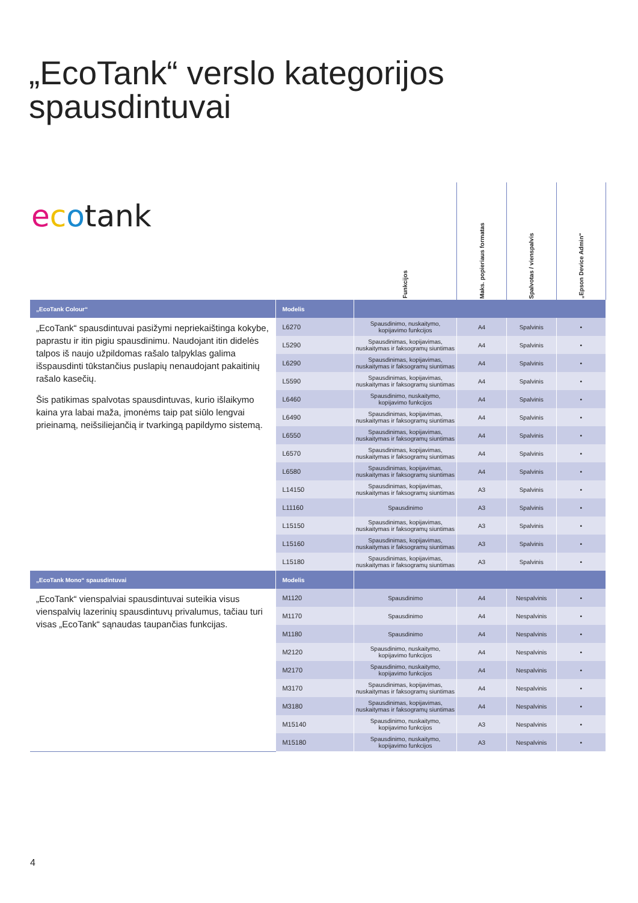„EcoTank“ verslo kategorijos
spausdintuvai
ecotank
| | | Funkcijos | Maks. popieriaus formatas | Spalvotas / vienspalvis | „Epson Device Admin“ |
| --- | --- | --- | --- | --- | --- |
| „EcoTank Colour“ | Modelis | | | | |
| „EcoTank“ spausdintuvai pasižymi nepriekaištinga kokybe, paprastu ir itin pigiu spausdinimu. Naudojant itin didelės talpos iš naujo užpildomas rašalo talpyklas galima išspausdinti tūkstančius puslapių nenaudojant pakaitinių rašalo kasečių. Šis patikimas spalvotas spausdintuvas, kurio išlaikymo kaina yra labai maža, įmonėms taip pat siūlo lengvai prieinamą, neišsiliejančią ir tvarkingą papildymo sistemą. | L6270 | Spausdinimo, nuskaitymo, kopijavimo funkcijos | A4 | Spalvinis | • |
| | L5290 | Spausdinimas, kopijavimas, nuskaitymas ir faksogramų siuntimas | A4 | Spalvinis | • |
| | L6290 | Spausdinimas, kopijavimas, nuskaitymas ir faksogramų siuntimas | A4 | Spalvinis | • |
| | L5590 | Spausdinimas, kopijavimas, nuskaitymas ir faksogramų siuntimas | A4 | Spalvinis | • |
| | L6460 | Spausdinimo, nuskaitymo, kopijavimo funkcijos | A4 | Spalvinis | • |
| | L6490 | Spausdinimas, kopijavimas, nuskaitymas ir faksogramų siuntimas | A4 | Spalvinis | • |
| | L6550 | Spausdinimas, kopijavimas, nuskaitymas ir faksogramų siuntimas | A4 | Spalvinis | • |
| | L6570 | Spausdinimas, kopijavimas, nuskaitymas ir faksogramų siuntimas | A4 | Spalvinis | • |
| | L6580 | Spausdinimas, kopijavimas, nuskaitymas ir faksogramų siuntimas | A4 | Spalvinis | • |
| | L14150 | Spausdinimas, kopijavimas, nuskaitymas ir faksogramų siuntimas | A3 | Spalvinis | • |
| | L11160 | Spausdinimo | A3 | Spalvinis | • |
| | L15150 | Spausdinimas, kopijavimas, nuskaitymas ir faksogramų siuntimas | A3 | Spalvinis | • |
| | L15160 | Spausdinimas, kopijavimas, nuskaitymas ir faksogramų siuntimas | A3 | Spalvinis | • |
| | L15180 | Spausdinimas, kopijavimas, nuskaitymas ir faksogramų siuntimas | A3 | Spalvinis | • |
| „EcoTank Mono“ spausdintuvai | Modelis | | | | |
| „EcoTank“ vienspalviai spausdintuvai suteikia visus vienspalvių lazerinių spausdintuvų privalumus, tačiau turi visas „EcoTank“ sąnaudas taupančias funkcijas. | M1120 | Spausdinimo | A4 | Nespalvinis | • |
| | M1170 | Spausdinimo | A4 | Nespalvinis | • |
| | M1180 | Spausdinimo | A4 | Nespalvinis | • |
| | M2120 | Spausdinimo, nuskaitymo, kopijavimo funkcijos | A4 | Nespalvinis | • |
| | M2170 | Spausdinimo, nuskaitymo, kopijavimo funkcijos | A4 | Nespalvinis | • |
| | M3170 | Spausdinimas, kopijavimas, nuskaitymas ir faksogramų siuntimas | A4 | Nespalvinis | • |
| | M3180 | Spausdinimas, kopijavimas, nuskaitymas ir faksogramų siuntimas | A4 | Nespalvinis | • |
| | M15140 | Spausdinimo, nuskaitymo, kopijavimo funkcijos | A3 | Nespalvinis | • |
| | M15180 | Spausdinimo, nuskaitymo, kopijavimo funkcijos | A3 | Nespalvinis | • |
4